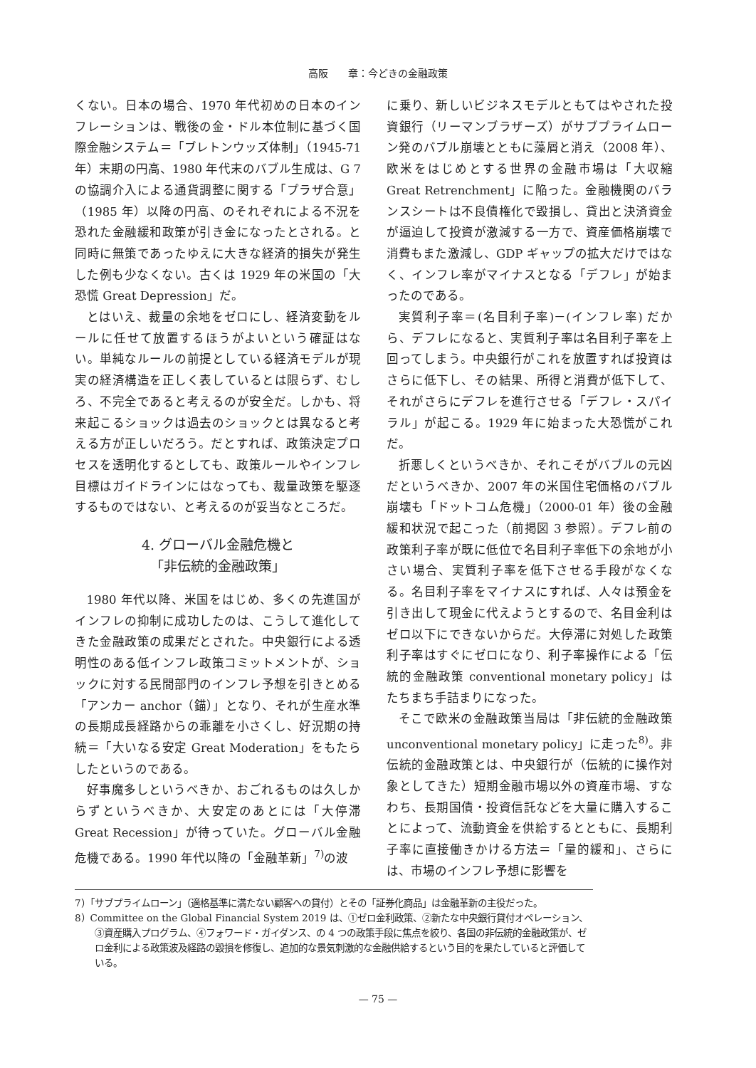高阪　　章：今どきの金融政策
くない。日本の場合、1970 年代初めの日本のインフレーションは、戦後の金・ドル本位制に基づく国際金融システム＝「ブレトンウッズ体制」（1945-71 年）末期の円高、1980 年代末のバブル生成は、G 7 の協調介入による通貨調整に関する「プラザ合意」（1985 年）以降の円高、のそれぞれによる不況を恐れた金融緩和政策が引き金になったとされる。と同時に無策であったゆえに大きな経済的損失が発生した例も少なくない。古くは 1929 年の米国の「大恐慌 Great Depression」だ。
とはいえ、裁量の余地をゼロにし、経済変動をルールに任せて放置するほうがよいという確証はない。単純なルールの前提としている経済モデルが現実の経済構造を正しく表しているとは限らず、むしろ、不完全であると考えるのが安全だ。しかも、将来起こるショックは過去のショックとは異なると考える方が正しいだろう。だとすれば、政策決定プロセスを透明化するとしても、政策ルールやインフレ目標はガイドラインにはなっても、裁量政策を駆逐するものではない、と考えるのが妥当なところだ。
4. グローバル金融危機と
「非伝統的金融政策」
1980 年代以降、米国をはじめ、多くの先進国がインフレの抑制に成功したのは、こうして進化してきた金融政策の成果だとされた。中央銀行による透明性のある低インフレ政策コミットメントが、ショックに対する民間部門のインフレ予想を引きとめる「アンカー anchor（錨）」となり、それが生産水準の長期成長経路からの乖離を小さくし、好況期の持続＝「大いなる安定 Great Moderation」をもたらしたというのである。
好事魔多しというべきか、おごれるものは久しからずというべきか、大安定のあとには「大停滞 Great Recession」が待っていた。グローバル金融危機である。1990 年代以降の「金融革新」<sup>7)</sup>の波
に乗り、新しいビジネスモデルともてはやされた投資銀行（リーマンブラザーズ）がサブプライムローン発のバブル崩壊とともに藻屑と消え（2008 年）、欧米をはじめとする世界の金融市場は「大収縮 Great Retrenchment」に陥った。金融機関のバランスシートは不良債権化で毀損し、貸出と決済資金が逼迫して投資が激減する一方で、資産価格崩壊で消費もまた激減し、GDP ギャップの拡大だけではなく、インフレ率がマイナスとなる「デフレ」が始まったのである。
実質利子率＝(名目利子率)－(インフレ率) だから、デフレになると、実質利子率は名目利子率を上回ってしまう。中央銀行がこれを放置すれば投資はさらに低下し、その結果、所得と消費が低下して、それがさらにデフレを進行させる「デフレ・スパイラル」が起こる。1929 年に始まった大恐慌がこれだ。
折悪しくというべきか、それこそがバブルの元凶だというべきか、2007 年の米国住宅価格のバブル崩壊も「ドットコム危機」（2000-01 年）後の金融緩和状況で起こった（前掲図 3 参照）。デフレ前の政策利子率が既に低位で名目利子率低下の余地が小さい場合、実質利子率を低下させる手段がなくなる。名目利子率をマイナスにすれば、人々は預金を引き出して現金に代えようとするので、名目金利はゼロ以下にできないからだ。大停滞に対処した政策利子率はすぐにゼロになり、利子率操作による「伝統的金融政策 conventional monetary policy」はたちまち手詰まりになった。
そこで欧米の金融政策当局は「非伝統的金融政策 unconventional monetary policy」に走った<sup>8)</sup>。非伝統的金融政策とは、中央銀行が（伝統的に操作対象としてきた）短期金融市場以外の資産市場、すなわち、長期国債・投資信託などを大量に購入することによって、流動資金を供給するとともに、長期利子率に直接働きかける方法＝「量的緩和」、さらには、市場のインフレ予想に影響を
7）「サブプライムローン」（適格基準に満たない顧客への貸付）とその「証券化商品」は金融革新の主役だった。
8）Committee on the Global Financial System 2019 は、①ゼロ金利政策、②新たな中央銀行貸付オペレーション、③資産購入プログラム、④フォワード・ガイダンス、の 4 つの政策手段に焦点を絞り、各国の非伝統的金融政策が、ゼロ金利による政策波及経路の毀損を修復し、追加的な景気刺激的な金融供給するという目的を果たしていると評価している。
— 75 —